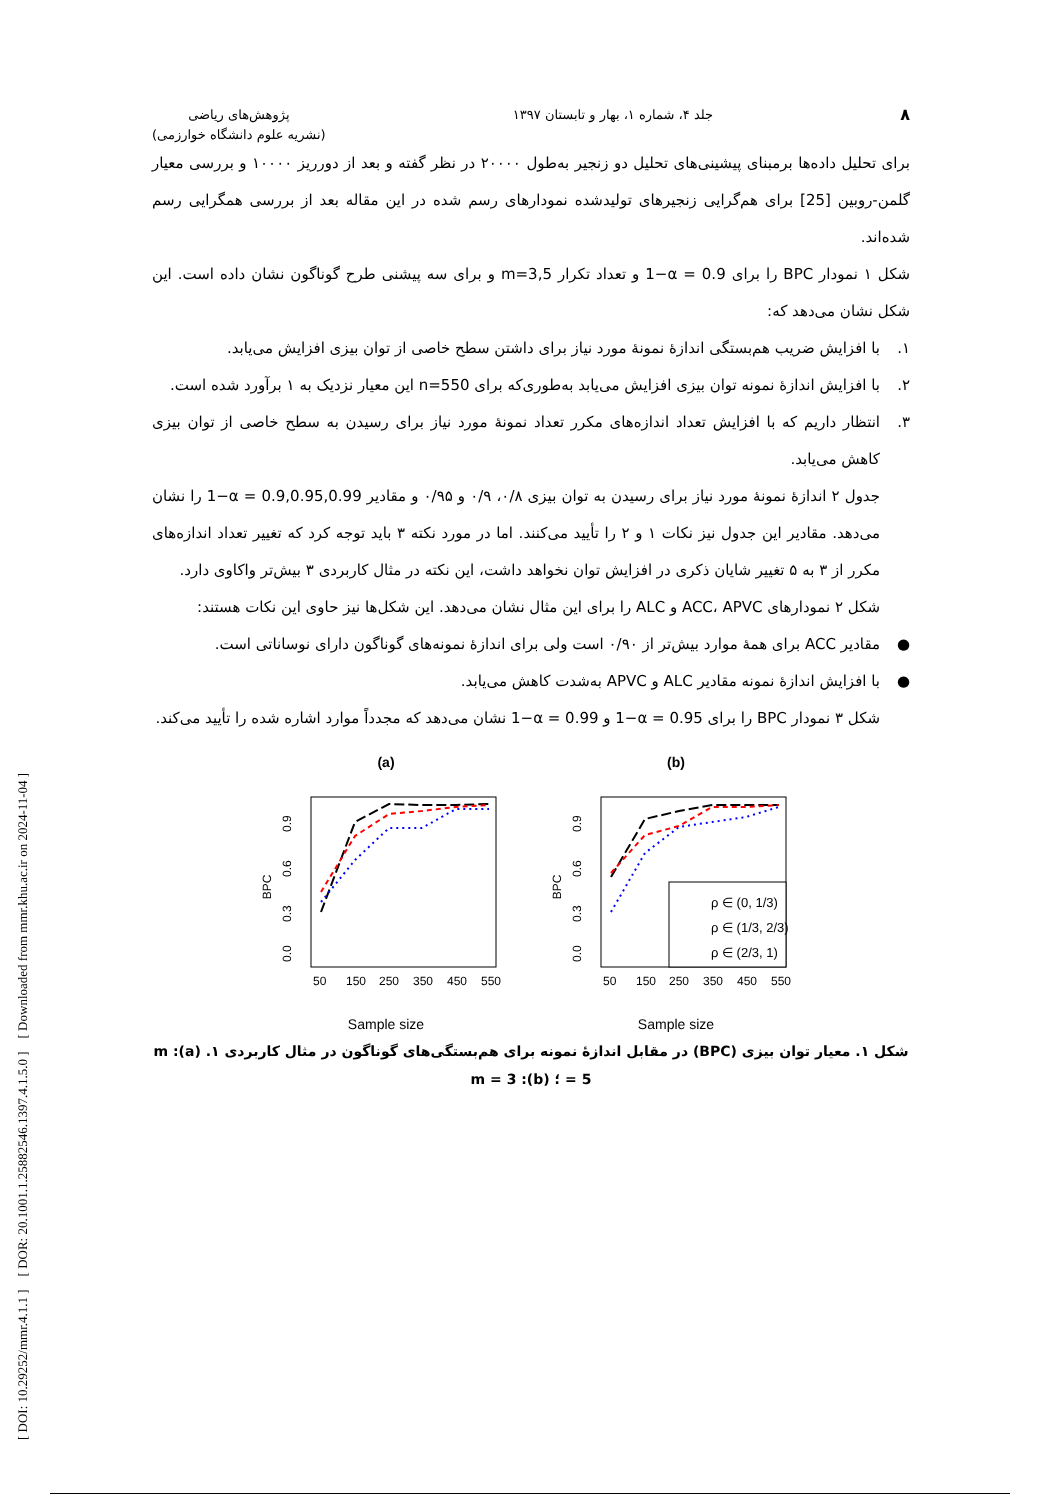[ DOI: 10.29252/mmr.4.1.1 ] [ DOR: 20.1001.1.25882546.1397.4.1.5.0 ] [ Downloaded from mmr.khu.ac.ir on 2024-11-04 ]
۸ جلد ۴، شماره ۱، بهار و تابستان ۱۳۹۷ پژوهش‌های ریاضی
(نشریه علوم دانشگاه خوارزمی)
برای تحلیل داده‌ها برمبنای پیشینی‌های تحلیل دو زنجیر به‌طول ۲۰۰۰۰ در نظر گفته و بعد از دورریز ۱۰۰۰۰ و بررسی معیار گلمن-روبین [25] برای هم‌گرایی زنجیرهای تولیدشده نمودارهای رسم شده در این مقاله بعد از بررسی همگرایی رسم شده‌اند.
شکل ۱ نمودار BPC را برای 1−α = 0.9 و تعداد تکرار m=3,5 و برای سه پیشنی طرح گوناگون نشان داده است. این شکل نشان می‌دهد که:
۱. با افزایش ضریب هم‌بستگی اندازهٔ نمونهٔ مورد نیاز برای داشتن سطح خاصی از توان بیزی افزایش می‌یابد.
۲. با افزایش اندازهٔ نمونه توان بیزی افزایش می‌یابد به‌طوری‌که برای n=550 این معیار نزدیک به ۱ برآورد شده است.
۳. انتظار داریم که با افزایش تعداد اندازه‌های مکرر تعداد نمونهٔ مورد نیاز برای رسیدن به سطح خاصی از توان بیزی کاهش می‌یابد.
جدول ۲ اندازهٔ نمونهٔ مورد نیاز برای رسیدن به توان بیزی ۰/۸، ۰/۹ و ۰/۹۵ و مقادیر 1−α = 0.9,0.95,0.99 را نشان می‌دهد. مقادیر این جدول نیز نکات ۱ و ۲ را تأیید می‌کنند. اما در مورد نکته ۳ باید توجه کرد که تغییر تعداد اندازه‌های مکرر از ۳ به ۵ تغییر شایان ذکری در افزایش توان نخواهد داشت، این نکته در مثال کاربردی ۳ بیش‌تر واکاوی دارد.
شکل ۲ نمودارهای ACC، APVC و ALC را برای این مثال نشان می‌دهد. این شکل‌ها نیز حاوی این نکات هستند:
● مقادیر ACC برای همهٔ موارد بیش‌تر از ۰/۹۰ است ولی برای اندازهٔ نمونه‌های گوناگون دارای نوساناتی است.
● با افزایش اندازهٔ نمونه مقادیر ALC و APVC به‌شدت کاهش می‌یابد.
شکل ۳ نمودار BPC را برای 1−α = 0.95 و 1−α = 0.99 نشان می‌دهد که مجدداً موارد اشاره شده را تأیید می‌کند.
(a)
BPC
0.0
0.3
0.6
0.9
50
150
250
350
450
550
Sample size
(b)
BPC
0.0
0.3
0.6
0.9
50
150
250
350
450
550
ρ ∈ (0, 1/3)
ρ ∈ (1/3, 2/3)
ρ ∈ (2/3, 1)
Sample size
شکل ۱. معیار توان بیزی (BPC) در مقابل اندازهٔ نمونه برای هم‌بستگی‌های گوناگون در مثال کاربردی ۱. (a): m = 5 ؛ (b): m = 3